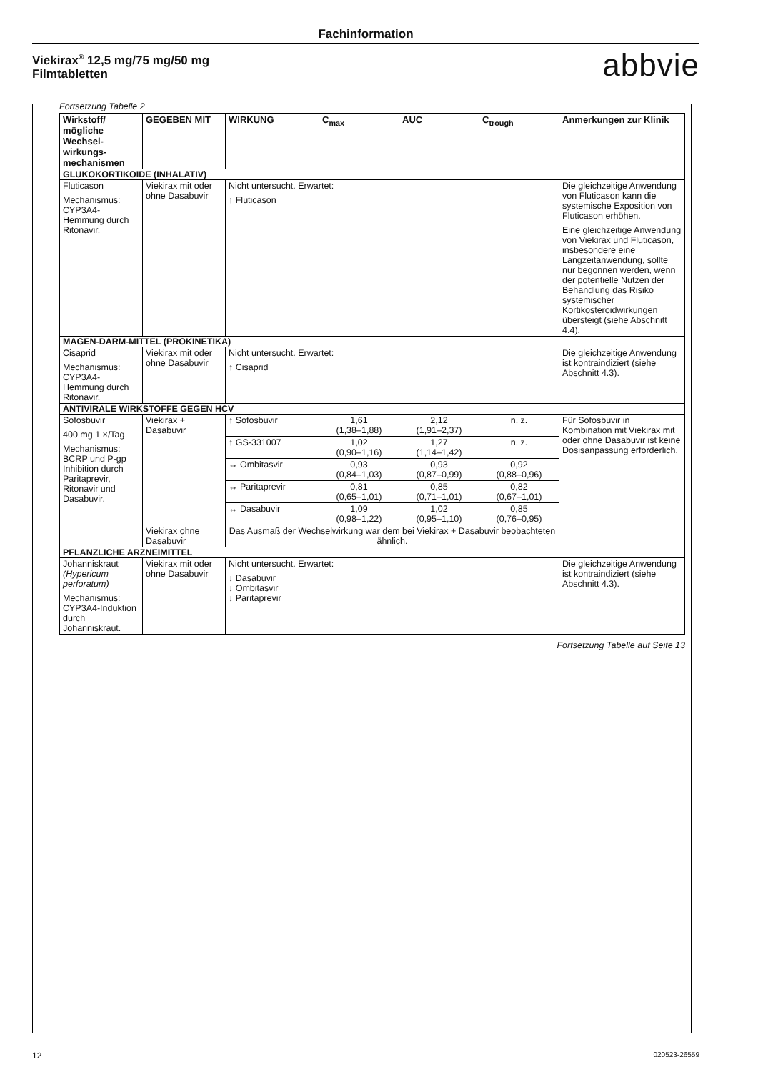Fachinformation
Viekirax<sup>®</sup> 12,5 mg/75 mg/50 mg
Filmtabletten
abbvie
Fortsetzung Tabelle 2
| Wirkstoff/ mögliche Wechsel-wirkungs-mechanismen | GEGEBEN MIT | WIRKUNG | C<sub>max</sub> | AUC | C<sub>trough</sub> | Anmerkungen zur Klinik |
| --- | --- | --- | --- | --- | --- | --- |
| GLUKOKORTIKOIDE (INHALATIV) | | | | | | |
| Fluticason Mechanismus: CYP3A4-Hemmung durch Ritonavir. | Viekirax mit oder ohne Dasabuvir | Nicht untersucht. Erwartet: ↑ Fluticason | | | | Die gleichzeitige Anwendung von Fluticason kann die systemische Exposition von Fluticason erhöhen. Eine gleichzeitige Anwendung von Viekirax und Fluticason, insbesondere eine Langzeitanwendung, sollte nur begonnen werden, wenn der potentielle Nutzen der Behandlung das Risiko systemischer Kortikosteroidwirkungen übersteigt (siehe Abschnitt 4.4). |
| MAGEN-DARM-MITTEL (PROKINETIKA) | | | | | | |
| Cisaprid Mechanismus: CYP3A4-Hemmung durch Ritonavir. | Viekirax mit oder ohne Dasabuvir | Nicht untersucht. Erwartet: ↑ Cisaprid | | | | Die gleichzeitige Anwendung ist kontraindiziert (siehe Abschnitt 4.3). |
| ANTIVIRALE WIRKSTOFFE GEGEN HCV | | | | | | |
| Sofosbuvir 400 mg 1 ×/Tag Mechanismus: BCRP und P-gp Inhibition durch Paritaprevir, Ritonavir und Dasabuvir. | Viekirax + Dasabuvir | ↑ Sofosbuvir | 1,61 (1,38–1,88) | 2,12 (1,91–2,37) | n. z. | Für Sofosbuvir in Kombination mit Viekirax mit oder ohne Dasabuvir ist keine Dosisanpassung erforderlich. |
| | | ↑ GS-331007 | 1,02 (0,90–1,16) | 1,27 (1,14–1,42) | n. z. | |
| | | ↔ Ombitasvir | 0,93 (0,84–1,03) | 0,93 (0,87–0,99) | 0,92 (0,88–0,96) | |
| | | ↔ Paritaprevir | 0,81 (0,65–1,01) | 0,85 (0,71–1,01) | 0,82 (0,67–1,01) | |
| | | ↔ Dasabuvir | 1,09 (0,98–1,22) | 1,02 (0,95–1,10) | 0,85 (0,76–0,95) | |
| | Viekirax ohne Dasabuvir | Das Ausmaß der Wechselwirkung war dem bei Viekirax + Dasabuvir beobachteten ähnlich. | | | | |
| PFLANZLICHE ARZNEIMITTEL | | | | | | |
| Johanniskraut (Hypericum perforatum) Mechanismus: CYP3A4-Induktion durch Johanniskraut. | Viekirax mit oder ohne Dasabuvir | Nicht untersucht. Erwartet: ↓ Dasabuvir ↓ Ombitasvir ↓ Paritaprevir | | | | Die gleichzeitige Anwendung ist kontraindiziert (siehe Abschnitt 4.3). |
Fortsetzung Tabelle auf Seite 13
12 020523-26559